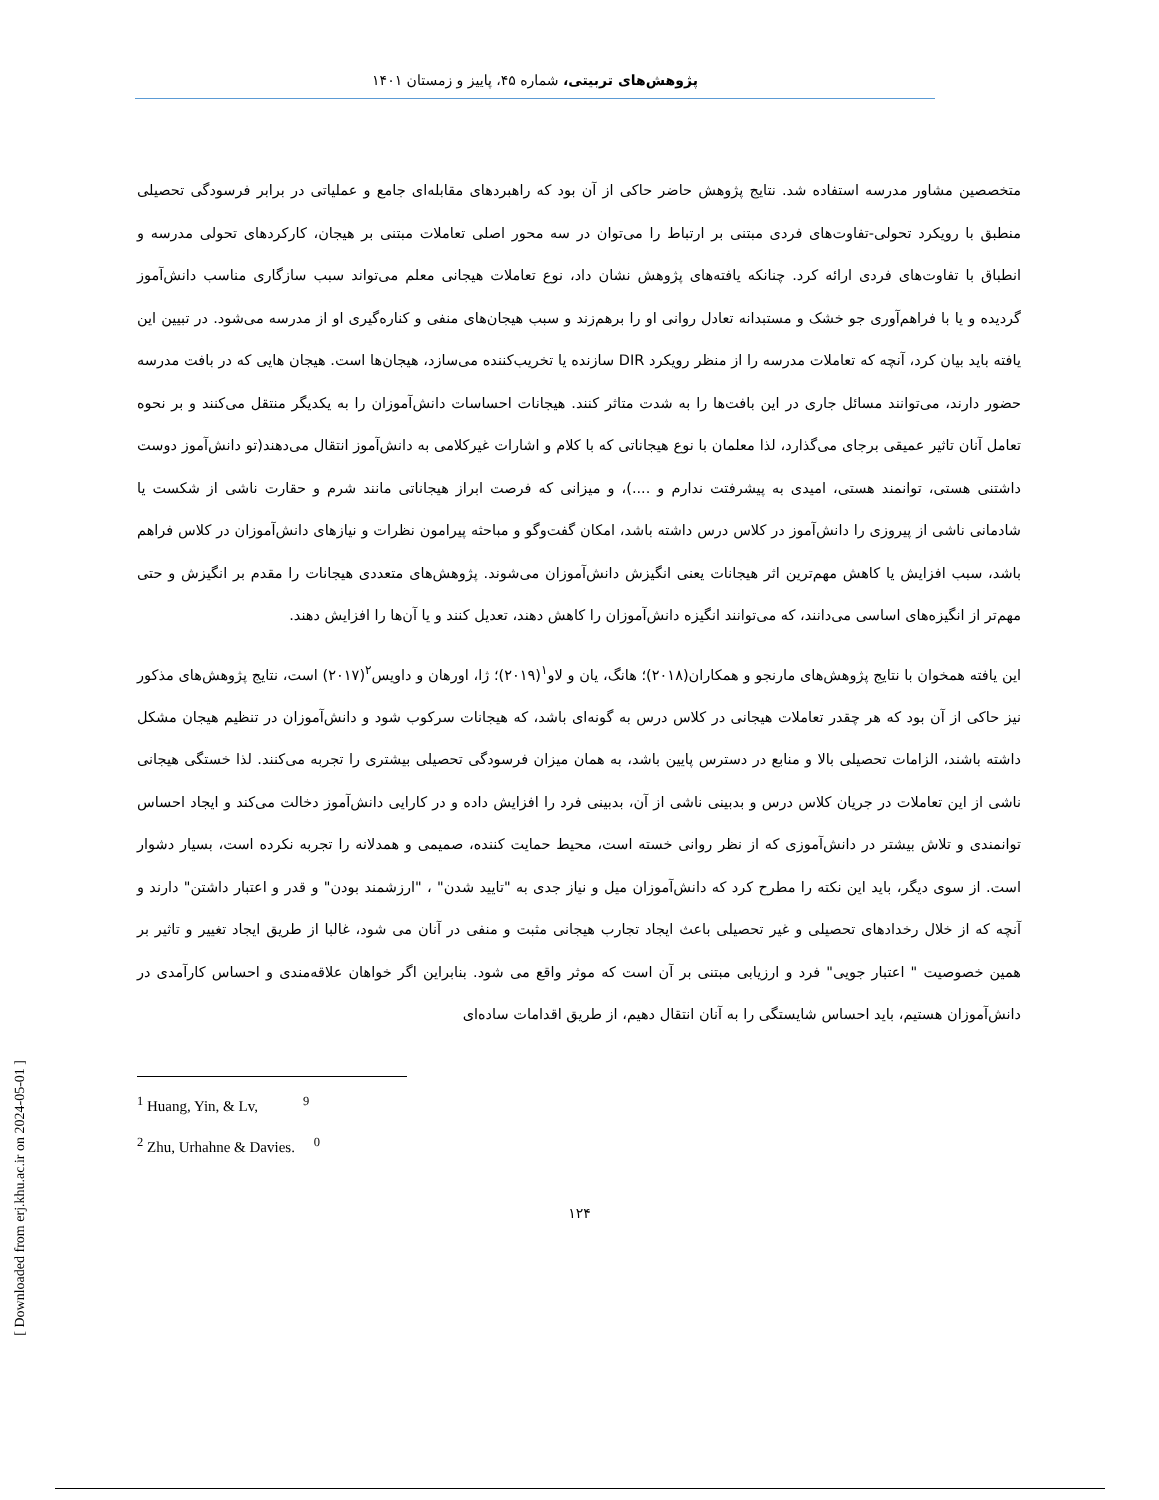پژوهش‌های تربیتی، شماره ۴۵، پاییز و زمستان ۱۴۰۱
متخصصین مشاور مدرسه استفاده شد. نتایج پژوهش حاضر حاکی از آن بود که راهبردهای مقابله‌ای جامع و عملیاتی در برابر فرسودگی تحصیلی منطبق با رویکرد تحولی-تفاوت‌های فردی مبتنی بر ارتباط را می‌توان در سه محور اصلی تعاملات مبتنی بر هیجان، کارکردهای تحولی مدرسه و انطباق با تفاوت‌های فردی ارائه کرد. چنانکه یافته‌های پژوهش نشان داد، نوع تعاملات هیجانی معلم می‌تواند سبب سازگاری مناسب دانش‌آموز گردیده و یا با فراهم‌آوری جو خشک و مستبدانه تعادل روانی او را برهم‌زند و سبب هیجان‌های منفی و کناره‌گیری او از مدرسه می‌شود. در تبیین این یافته باید بیان کرد، آنچه که تعاملات مدرسه را از منظر رویکرد DIR سازنده یا تخریب‌کننده می‌سازد، هیجان‌ها است. هیجان هایی که در بافت مدرسه حضور دارند، می‌توانند مسائل جاری در این بافت‌ها را به شدت متاثر کنند. هیجانات احساسات دانش‌آموزان را به یکدیگر منتقل می‌کنند و بر نحوه تعامل آنان تاثیر عمیقی برجای می‌گذارد، لذا معلمان با نوع هیجاناتی که با کلام و اشارات غیرکلامی به دانش‌آموز انتقال می‌دهند(تو دانش‌آموز دوست داشتنی هستی، توانمند هستی، امیدی به پیشرفتت ندارم و ....)، و میزانی که فرصت ابراز هیجاناتی مانند شرم و حقارت ناشی از شکست یا شادمانی ناشی از پیروزی را دانش‌آموز در کلاس درس داشته باشد، امکان گفت‌وگو و مباحثه پیرامون نظرات و نیازهای دانش‌آموزان در کلاس فراهم باشد، سبب افزایش یا کاهش مهم‌ترین اثر هیجانات یعنی انگیزش دانش‌آموزان می‌شوند. پژوهش‌های متعددی هیجانات را مقدم بر انگیزش و حتی مهم‌تر از انگیزه‌های اساسی می‌دانند، که می‌توانند انگیزه دانش‌آموزان را کاهش دهند، تعدیل کنند و یا آن‌ها را افزایش دهند.
این یافته همخوان با نتایج پژوهش‌های مارنجو و همکاران(۲۰۱۸)؛ هانگ، یان و لاو<sup>۱</sup>(۲۰۱۹)؛ ژا، اورهان و داویس<sup>۲</sup>(۲۰۱۷) است، نتایج پژوهش‌های مذکور نیز حاکی از آن بود که هر چقدر تعاملات هیجانی در کلاس درس به گونه‌ای باشد، که هیجانات سرکوب شود و دانش‌آموزان در تنظیم هیجان مشکل داشته باشند، الزامات تحصیلی بالا و منابع در دسترس پایین باشد، به همان میزان فرسودگی تحصیلی بیشتری را تجربه می‌کنند. لذا خستگی هیجانی ناشی از این تعاملات در جریان کلاس درس و بدبینی ناشی از آن، بدبینی فرد را افزایش داده و در کارایی دانش‌آموز دخالت می‌کند و ایجاد احساس توانمندی و تلاش بیشتر در دانش‌آموزی که از نظر روانی خسته است، محیط حمایت کننده، صمیمی و همدلانه را تجربه نکرده است، بسیار دشوار است. از سوی دیگر، باید این نکته را مطرح کرد که دانش‌آموزان میل و نیاز جدی به "تایید شدن" ، "ارزشمند بودن" و قدر و اعتبار داشتن" دارند و آنچه که از خلال رخدادهای تحصیلی و غیر تحصیلی باعث ایجاد تجارب هیجانی مثبت و منفی در آنان می شود، غالبا از طریق ایجاد تغییر و تاثیر بر همین خصوصیت " اعتبار جویی" فرد و ارزیابی مبتنی بر آن است که موثر واقع می شود. بنابراین اگر خواهان علاقه‌مندی و احساس کارآمدی در دانش‌آموزان هستیم، باید احساس شایستگی را به آنان انتقال دهیم، از طریق اقدامات ساده‌ای
<sup>1</sup> Huang, Yin, & Lv, <sup>9</sup>
<sup>2</sup> Zhu, Urhahne & Davies. <sup>0</sup>
۱۲۴
[ Downloaded from erj.khu.ac.ir on 2024-05-01 ]